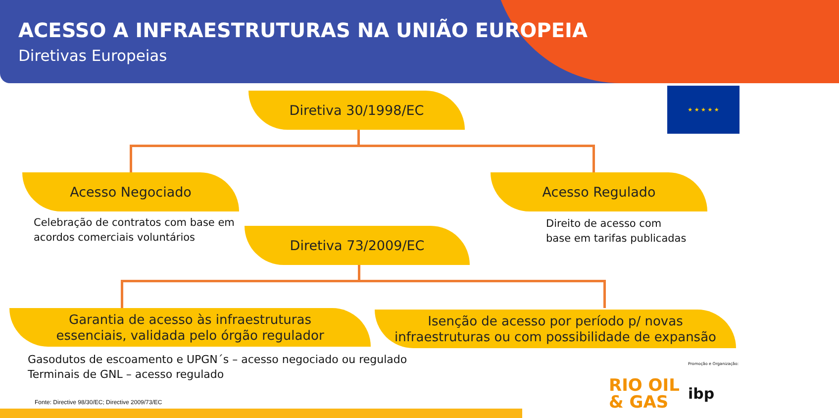ACESSO A INFRAESTRUTURAS NA UNIÃO EUROPEIA
Diretivas Europeias
★ ★ ★ ★ ★
Diretiva 30/1998/EC
Acesso Negociado Acesso Regulado
Celebração de contratos com base em
acordos comerciais voluntários
Direito de acesso com
base em tarifas publicadas
Diretiva 73/2009/EC
Garantia de acesso às infraestruturas
essenciais, validada pelo órgão regulador
Isenção de acesso por período p/ novas
infraestruturas ou com possibilidade de expansão
Gasodutos de escoamento e UPGN´s – acesso negociado ou regulado
Terminais de GNL – acesso regulado
Fonte: Directive 98/30/EC; Directive 2009/73/EC
Promoção e Organização:
RIO OIL
& GAS
ibp